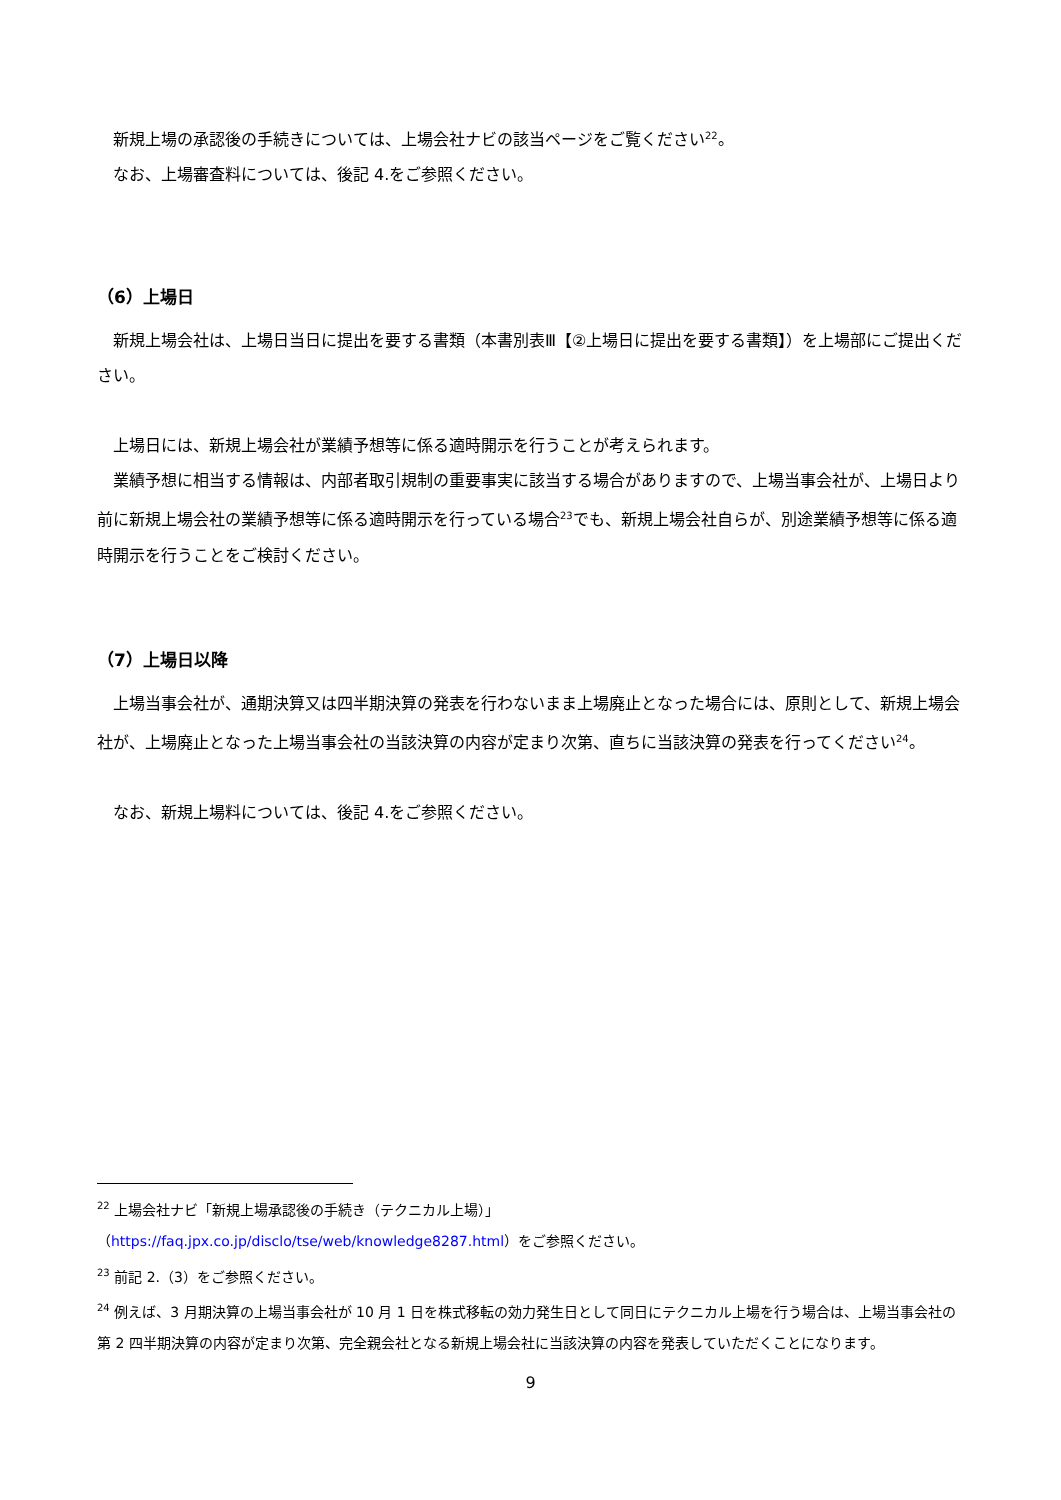新規上場の承認後の手続きについては、上場会社ナビの該当ページをご覧ください<sup>22</sup>。
なお、上場審査料については、後記 4.をご参照ください。
（6）上場日
新規上場会社は、上場日当日に提出を要する書類（本書別表Ⅲ【②上場日に提出を要する書類】）を上場部にご提出ください。
上場日には、新規上場会社が業績予想等に係る適時開示を行うことが考えられます。
業績予想に相当する情報は、内部者取引規制の重要事実に該当する場合がありますので、上場当事会社が、上場日より前に新規上場会社の業績予想等に係る適時開示を行っている場合<sup>23</sup>でも、新規上場会社自らが、別途業績予想等に係る適時開示を行うことをご検討ください。
（7）上場日以降
上場当事会社が、通期決算又は四半期決算の発表を行わないまま上場廃止となった場合には、原則として、新規上場会社が、上場廃止となった上場当事会社の当該決算の内容が定まり次第、直ちに当該決算の発表を行ってください<sup>24</sup>。
なお、新規上場料については、後記 4.をご参照ください。
<sup>22</sup> 上場会社ナビ「新規上場承認後の手続き（テクニカル上場）」
（https://faq.jpx.co.jp/disclo/tse/web/knowledge8287.html）をご参照ください。
<sup>23</sup> 前記 2.（3）をご参照ください。
<sup>24</sup> 例えば、3 月期決算の上場当事会社が 10 月 1 日を株式移転の効力発生日として同日にテクニカル上場を行う場合は、上場当事会社の第 2 四半期決算の内容が定まり次第、完全親会社となる新規上場会社に当該決算の内容を発表していただくことになります。
9